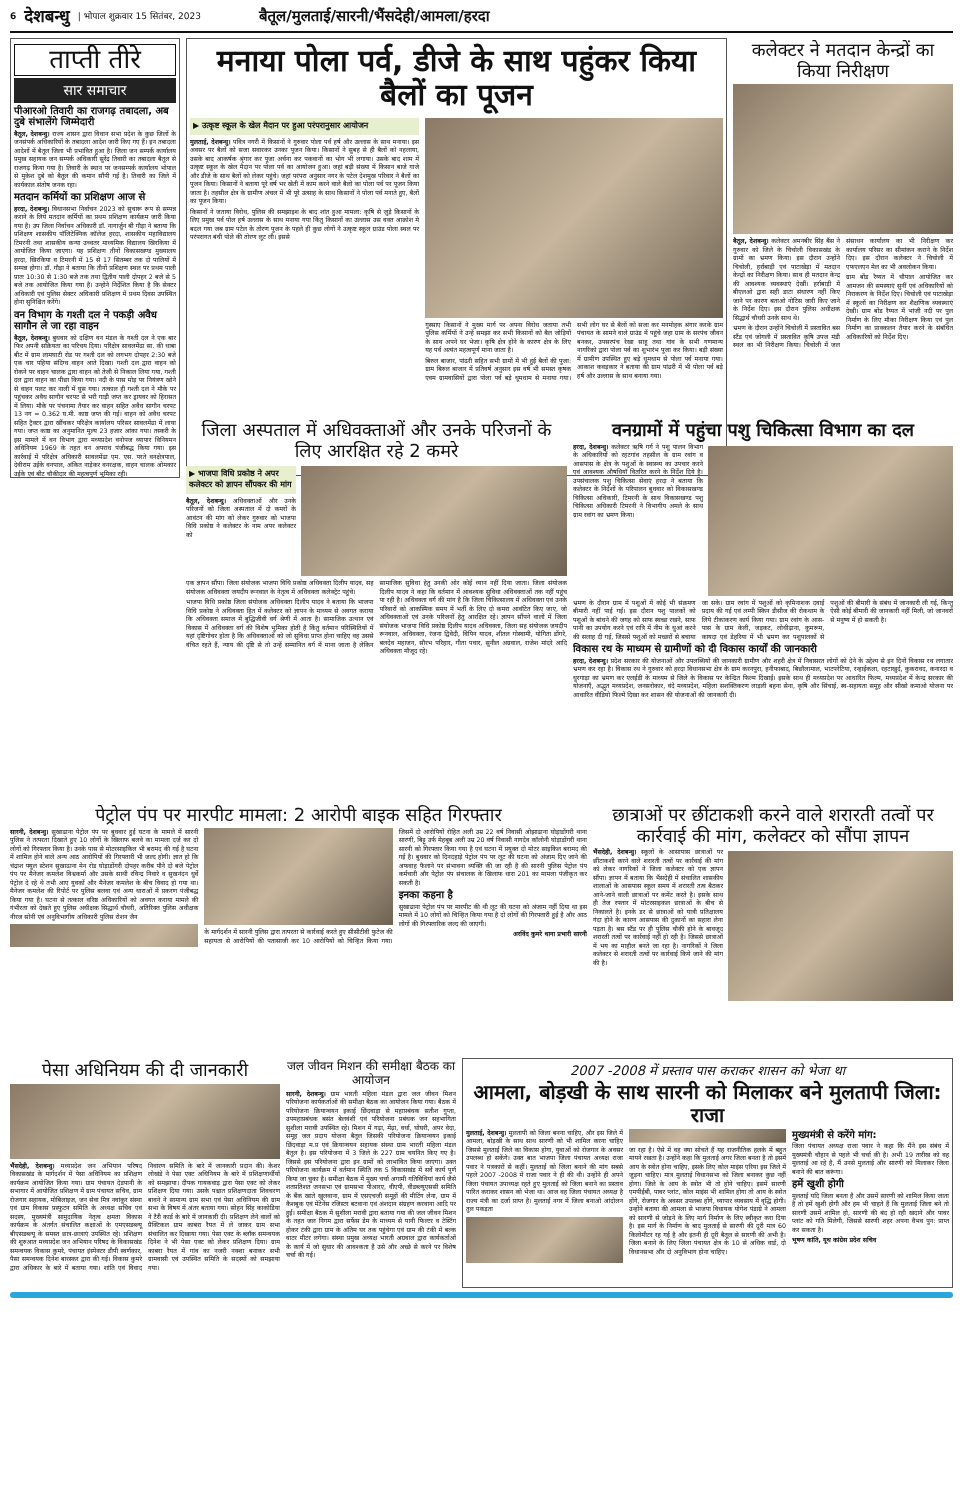6 देशबन्धु | भोपाल शुक्रवार 15 सितंबर, 2023 बैतूल/मुलताई/सारनी/भैंसदेही/आमला/हरदा
ताप्ती तीरे
सार समाचार
पीआरओ तिवारी का राजगढ़ तबादला, अब दुबे संभालेंगे जिम्मेदारी
बैतूल, देशबन्धु। राज्य शासन द्वारा विधान सभा प्रदेश के कुछ जिलों के जनसंपर्क अधिकारियों के तबादला आदेश जारी किए गए हैं। इन तबादला आदेशों में बैतूल जिला भी प्रभावित हुआ है। जिला जन सम्पर्क कार्यालय प्रमुख सहायक जन सम्पर्क अधिकारी सुरेंद्र तिवारी का तबादला बैतूल से राजगढ़ किया गया है। तिवारी के स्थान पर जनसम्पर्क कार्यालय भोपाल से मुकेश दुबे को बैतूल की कमान सौंपी गई है। तिवारी का जिले में कार्यकाल संतोष जनक रहा।
मतदान कर्मियों का प्रशिक्षण आज से
हरदा, देशबन्धु। विधानसभा निर्वाचन 2023 को सुचारू रूप से सम्पन्न कराने के लिये मतदान कर्मियों का प्रथम प्रशिक्षण कार्यक्रम जारी किया गया है। उप जिला निर्वाचन अधिकारी डॉ. नागार्जुन बी गौड़ा ने बताया कि प्रशिक्षण शासकीय पॉलिटेक्निक कॉलेज हरदा, शासकीय महाविद्यालय टिमरनी तथा शासकीय कन्या उच्चतर माध्यमिक विद्यालय खिरकिया में आयोजित किया जाएगा। यह प्रशिक्षण तीनों विकासखण्ड मुख्यालय हरदा, खिरकिया व टिमरनी में 15 से 17 सितम्बर तक दो पालियों में सम्पन्न होगा। डॉ. गौड़ा ने बताया कि तीनों प्रशिक्षण स्थल पर प्रथम पाली प्रातः 10:30 से 1:30 बजे तक तथा द्वितीय पाली दोपहर 2 बजे से 5 बजे तक आयोजित किया गया है। उन्होने निर्देशित किया है कि सेक्टर अधिकारी एवं पुलिस सेक्टर अधिकारी प्रशिक्षण में प्रथम दिवस उपस्थित होना सुनिश्चित करेंगे।
वन विभाग के गश्ती दल ने पकड़ी अवैध सागौन ले जा रहा वाहन
बैतूल, देशबन्धु। बुधवार को दक्षिण वन मंडल के गश्ती दल ने एक बार फिर अपनी सक्रियता का परिचय दिया। परिक्षेत्र सावलमेंढा सा. की धाबा बीट में ग्राम लामघाटी रोड पर गश्ती दल को लगभग दोपहर 2:30 बजे एक चार पहिया संदिग्ध वाहन आते दिखा। गश्ती दल द्वारा वाहन को रोकने पर वाहन चालक द्वारा वाहन को तेजी से निकाल लिया गया, गश्ती दल द्वारा वाहन का पीछा किया गया। नदी के पास मोड़ पर नियंत्रण खोने से वाहन पलट कर नाली में घुस गया। तत्काल ही गश्ती दल ने मौके पर पहुंचकर अवैध सागौन चरपट से भरी गाड़ी जप्त कर ड्रायवर को हिरासत में लिया। मौके पर पंचनामा तैयार कर वाहन सहित अवैध सागौन चरपट 13 नग = 0.362 घ.मी. काष्ठ जप्त की गई। वाहन को अवैध चरपट सहित ट्रैक्टर द्वारा खींचकर परिक्षेत्र कार्यालय परिसर सावलमेंढा में लाया गया। जप्त काष्ठ का अनुमानित मूल्य 23 हजार आंका गया। तस्करी के इस मामले में वन विभाग द्वारा मध्यप्रदेश वनोपज व्यापार विनियमन अधिनियम 1969 के तहत वन अपराध पंजीबद्ध किया गया। इस कार्रवाई में परिक्षेत्र अधिकारी सावलमेंढा एम. एस. परते वनक्षेत्रपाल, देवीराम उईके वनपाल, अंकित नाड़ेकर वनरक्षक, वाहन चालक ओमकार उईके एवं बीट चौकीदार की महत्वपूर्ण भूमिका रही।
मनाया पोला पर्व, डीजे के साथ पहुंकर किया बैलों का पूजन
▶ उत्कृष्ट स्कूल के खेल मैदान पर हुआ परंपरानुसार आयोजन
मुलताई, देशबन्धु। पवित्र नगरी में किसानों ने गुरुवार पोला पर्व हर्ष और उल्लास के साथ मनाया। इस अवसर पर बैलों को सजा सवारकर उनका पूजन किया। किसानों ने सुबह से ही बैलों को नहलाया, उसके बाद आकर्षक श्रृंगार कर पूजा अर्चना कर पकवानों का भोग भी लगाया। उसके बाद शाम में उत्कृष्ट स्कूल के खेल मैदान पर पोला पर्व का आयोजन हुआ। जहां बड़ी संख्या में किसान बाजे गाजे और डीजे के साथ बैलों को लेकर पहुंचे। जहां परंपरा अनुसार नगर के पटेल देशमुख परिवार ने बैलों का पूजन किया। किसानों ने बताया पूरे वर्ष भर खेती में काम करने वाले बैलो का पोला पर्व पर पूजन किया जाता है। तहसील क्षेत्र के ग्रामीण अंचल में भी पूरे उत्साह के साथ किसानों ने पोला पर्व मनाते हुए, बैलों का पूजन किया।
किसानों ने जताया विरोध, पुलिस की समझाइश के बाद शांत हुआ मामला: कृषि से जुड़े किसानों के लिए प्रमुख पर्व पोल हर्ष उल्लास के साथ मनाया गया किंतु किसानों का उल्लास उस वक्त आक्रोश मे बदल गया जब ग्राम पटेल के तोरण पूजन के पहले ही कुछ लोगों ने उत्कृष्ट स्कूल ग्राउंड पोला स्थल पर परंपरागत बंधी पोले की तोरण लूट ली। इससे
गुस्साए किसानों ने मुख्य मार्ग पर अपना विरोध जताया तभी पुलिस कर्मियों ने उन्हें समझा कर सभी किसानों को बैल जोड़ियों के साथ अपने घर भेजा। कृषि क्षेत्र होने के कारण क्षेत्र के लिए यह पर्व अत्यंत महत्वपूर्ण माना जाता है।
बिरुल बाजार, पांढरी सहित सभी ग्रामों में भी हुई बैलों की पूजा: ग्राम बिरुल बाजार में प्रतिवर्ष अनुसार इस वर्ष भी समस्त कृषक एवम ग्रामवासियों द्वारा पोला पर्व बड़े धूमधाम से मनाया गया। सभी लोग घर से बैलों को सजा कर मनमोहक श्रंगार करके ग्राम पंचायत के सामने वाले ग्राउंड में पहुंचे जहा ग्राम के सरपंच जीवन बनकर, उपसरपंच रेखा साहू तथा गांव के सभी गणमान्य नागरिको द्वारा पोला पर्व का शुभारंभ पूजा कर किया। बड़ी संख्या में ग्रामीण उपस्थित हुए बड़े धूमधाम से पोला पर्व मनाया गया। आकाश कवड़कार ने बताया की ग्राम पांढरी में भी पोला पर्व बड़े हर्ष और उल्लास के साथ बनाया गया।
कलेक्टर ने मतदान केन्द्रों का किया निरीक्षण
बैतूल, देशबन्धु। कलेक्टर अमनबीर सिंह बैंस ने गुरुवार को जिले के चिचोली विकासखंड के ग्रामों का भ्रमण किया। इस दौरान उन्होंने चिचोली, हर्राबाड़ी एवं पाटाखेड़ा में मतदान केन्द्रों का निरीक्षण किया। साथ ही मतदान केन्द्र की आवश्यक व्यवस्थाएं देखीं। हर्राबाड़ी में बीएलओ द्वारा सही डाटा संधारण नहीं किए जाने पर कारण बताओ नोटिस जारी किए जाने के निर्देश दिए। इस दौरान पुलिस अधीक्षक सिद्धार्थ चौधरी उनके साथ थे।
भ्रमण के दौरान उन्होंने चिचोली में प्रस्तावित बस स्टैंड एवं जोगली में प्रस्तावित कृषि उपज मंडी स्थल का भी निरीक्षण किया। चिचोली में जल संसाधन कार्यालय का भी निरीक्षण कर कार्यालय परिसर का सीमांकन कराने के निर्देश दिए। इस दौरान कलेक्टर ने चिचोली में एफएलएन मेल का भी अवलोकन किया।
ग्राम बोंड रैय्यत में चौपाल आयोजित कर आमजन की समस्याएं सुनीं एवं अधिकारियों को निराकरण के निर्देश दिए। चिचोली एवं पाटाखेड़ा में स्कूलों का निरीक्षण कर शैक्षणिक व्यवस्थाएं देखी। ग्राम बोंड रैय्यत में भांजी नदी पर पुल निर्माण के लिए मौका निरीक्षण किया एवं पुल निर्माण का प्राक्कलन तैयार करने के संबंधित अधिकारियों को निर्देश दिए।
जिला अस्पताल में अधिवक्ताओं और उनके परिजनों के लिए आरक्षित रहे 2 कमरे
▶ भाजपा विधि प्रकोष्ठ ने अपर कलेक्टर को ज्ञापन सौंपकर की मांग
बैतूल, देशबन्धु। अधिवक्ताओं और उनके परिजनों को जिला अस्पताल में दो कमरों के आवंटन की मांग को लेकर गुरुवार को भाजपा विधि प्रकोष्ठ ने कलेक्टर के नाम अपर कलेक्टर को
एक ज्ञापन सौंपा। जिला संयोजक भाजपा विधि प्रकोष्ठ अधिवक्ता दिलीप यादव, सह संयोजक अधिवक्ता जयदीप रूनवाल के नेतृत्व में अधिवक्ता कलेक्ट्रेट पहुंचे।
भाजपा विधि प्रकोष्ठ जिला संयोजक अधिवक्ता दिलीप यादव ने बताया कि भाजपा विधि प्रकोष्ठ ने अधिवक्ता हित में कलेक्टर को ज्ञापन के माध्यम से अवगत कराया कि अधिवक्ता समाज में बुद्धिजीवी वर्ग श्रेणी में आता है। सामाजिक उत्थान एवं विकास में अधिवक्ता वर्ग की विशेष भूमिका होती है किंतु वर्तमान परिस्थितियों में यहां दृष्टिगोचर होता है कि अधिवक्ताओं को जो सुविधा प्राप्त होना चाहिए वह उससे वंचित रहते हैं, न्याय की दृष्टि से तो उन्हें सम्मानित वर्ग में माना जाता है लेकिन सामाजिक सुविधा हेतु उनकी ओर कोई ध्यान नहीं दिया जाता। जिला संयोजक दिलीप यादव ने कहा कि वर्तमान में आवश्यक सुविधा अधिवक्ताओं तक नहीं पहुंच पा रही है। अधिवक्ता वर्ग की मांग है कि जिला चिकित्सालय में अधिवक्ता एवं उनके परिवारों को आकस्मिक समय में भर्ती के लिए दो कमरा आवंटित किए जाए, जो अधिवक्ताओं एवं उनके परिजनों हेतु आरक्षित रहे। ज्ञापन सौंपने वालों में जिला संयोजक भाजपा विधि प्रकोष्ठ दिलीप यादव अधिवक्ता, जिला सह संयोजक जयदीप रूनवाल, अधिवक्ता, रंजना द्विवेदी, विपिन यादव, शीतल गोस्वामी, योगिता डोंगरे, बलदेव महाजन, सौरभ परिहार, गीता पवार, सुनील अग्रवाल, राजेश मांदरे आदि अधिवक्ता मौजूद रहे।
वनग्रामों में पहुंचा पशु चिकित्सा विभाग का दल
हरदा, देशबन्धु। कलेक्टर ऋषि गर्ग ने पशु पालन विभाग के अधिकारियों को रहटगांव तहसील के ग्राम रवांग व आसपास के क्षेत्र के पशुओं के स्वास्थ्य का उपचार करने एवं आवश्यक औषधियॉ वितरित करने के निर्देश दिये है। उपसंचालक पशु चिकित्सा सेवाएं हरदा ने बताया कि कलेक्टर के निर्देशों के परिपालन बुधवार को विकासखण्ड चिकित्सा अधिकारी, टिमरनी के साथ विकासखण्ड पशु चिकित्सा अधिकारी टिमरनी ने विभागीय अमले के साथ ग्राम रवांग का भ्रमण किया।
भ्रमण के दौरान ग्राम में पशुओं में कोई भी संक्रमण बीमारी नहीं पाई गई। इस दौरान पशु पालकों को पशुओं के बांधने की जगह को साफ स्वच्छ रखने, साफ पानी का उपयोग करने एवं रात्रि में नीम के धुआं करने की सलाह दी गई, जिससे पशुओं को मच्छरों से बचाया जा सके। ग्राम रवांग में पशुओं को कृमिनाशक दवाई प्रदाय की गई एवं लम्पी स्किन डीसीज की रोकथाम के लिये टीकाकरण कार्य किया गया। ग्राम रवांग के आस-पास के ग्राम केली, जड़कट, लोधीढ़ाना, कुमरूम, कायदा एवं डेहरिया में भी भ्रमण कर पशुपालकों से पशुओं की बीमारी के संबंध में जानकारी ली गई, किन्तु ऐसी कोई बीमारी की जानकारी नहीं मिली, जो जानवरों से मनुष्य में हो सकती है।
विकास रथ के माध्यम से ग्रामीणों को दी विकास कार्यों की जानकारी
हरदा, देशबन्धु। प्रदेश सरकार की योजनाओं और उपलब्धियों की जानकारी ग्रामीण और शहरी क्षेत्र में निवासरत लोगों को देने के उद्देश्य से इन दिनों विकास रथ लगातार भ्रमण कर रहा है। विकास रथ ने गुरुवार को हरदा विधानसभा क्षेत्र के ग्राम करनपुरा, हनीफाबाद, बिछौलामाल, भाटपरेटिया, रन्हाईकला, रहटाखुर्द, कुकरावद, कनारदा व धुरगाड़ा का भ्रमण कर एलईडी के माध्यम से जिले के विकास पर केन्द्रित फिल्म दिखाई। इसके साथ ही मध्यप्रदेश पर आधारित फिल्म, मध्यप्रदेश में केन्द्र सरकार की योजनाएँ, अद्भुत मध्यप्रदेश, जनसरोकार, वंदे मध्यप्रदेश, महिला सशक्तिकरण लाड़ली बहना सेना, कृषि और सिंचाई, स्व-सहायता समूह और सीखो कमाओ योजना पर आधारित वीडियो फिल्में दिखा कर शासन की योजनाओं की जानकारी दी।
पेट्रोल पंप पर मारपीट मामला: 2 आरोपी बाइक सहित गिरफ्तार
सारनी, देशबन्धु। सुखाढाना पेट्रोल पंप पर बुधवार हुई घटना के मामले में सारनी पुलिस ने तत्परता दिखाते हुए 10 लोगों के खिलाफ बलवे का मामला दर्ज कर दो लोगों को गिरफ्तार किया है। उनके पास से मोटरसाइकिल भी बरामद की गई है घटना में शामिल होने वाले अन्य आठ आरोपियों की गिरफ्तारी भी जल्द होगी। ज्ञात हो कि चंद्राश फ्युल स्टेशन सुखाढाना मेन रोड घोड़ाडोंगरी दोपहर करीब पौने दो बजे पेट्रोल पंप पर मैनेजर कमलेश विश्वकर्मा और उसके साथी रविन्द्र निवारे व सुखनंदन धुर्वे पेट्रोल दे रहे थे तभी आए युवकों और मैनेजर कमलेश के बीच विवाद हो गया था। मैनेजर कमलेश की रिपोर्ट पर पुलिस बलवा एवं अन्य धाराओं में प्रकरण पंजीबद्ध किया गया है। घटना से तत्काल वरिष्ठ अधिकारियों को अवगत कराया मामले की गंभीरता को देखते हुए पुलिस अधीक्षक सिद्धार्थ चौधरी, अतिरिक्त पुलिस अधीक्षक नीरज सोनी एवं अनुविभागीय अधिकारी पुलिस रोशन जैन
के मार्गदर्शन में सारनी पुलिस द्वारा तत्परता से कार्रवाई करते हुए सीसीटीवी फुटेज की सहायता से आरोपियों की पतासाजी कर 10 आरोपियों को चिन्हित किया गया। जिसमें दो आरोपियों रोहित अली उम्र 22 वर्ष निवासी ओझाढाना घोड़ाडोंगरी थाना सारणी, बिट्टू उर्फ मेहबूब अली उम्र 20 वर्ष निवासी नागदेव कॉलोनी घोड़ाडोंगरी थाना सारनी को गिरफ्तार किया गया है एवं घटना में प्रयुक्त दो मोटर साइकिल बरामद की गई है। बुधवार को दिनदहाड़े पेट्रोल पंप पर लूट की घटना को अंजाम दिए जाने की अफवाह फैलाने पर संभावना व्यक्ति की जा रही है की सारनी पुलिस पेट्रोल पंप कर्मचारी और पेट्रोल पंप संचालक के खिलाफ धारा 201 का मामला पंजीकृत कर सकती है।
इनका कहना है
सुखाढाना पेट्रोल पंप पर मारपीट की थी लूट की घटना को अंजाम नहीं दिया था इस मामले में 10 लोगों को चिन्हित किया गया है दो लोगों की गिरफ्तारी हुई है और आठ लोगों की गिरफ्तारिक जल्द की जाएगी।
अरविंद कुमरे थाना प्रभारी सारनी
छात्राओं पर छींटाकशी करने वाले शरारती तत्वों पर कार्रवाई की मांग, कलेक्टर को सौंपा ज्ञापन
भैंसदेही, देशबन्धु। स्कूलों के आसापास छात्राओं पर छींटाकशी करने वाले शरारती तत्वों पर कार्रवाई की मांग को लेकर नागरिकों ने जिला कलेक्टर को एक ज्ञापन सौंपा। ज्ञापन में बताया कि भैंसदेही में संचालित शासकीय शालाओं के आसपास स्कूल समय में शरारती तत्व बैठकर आने-जाने वाली छात्राओं पर कमेंट करते है। इसके साथ ही तेज रफ्तार में मोटरसाइकल छात्राओं के बीच से निकालते है। इनके डर से छात्राओं को यात्री प्रतिक्षालय गंदा होने के कारण आसपास की दुकानों का सहारा लेना पड़ता है। बस स्टैंड पर ही पुलिस चौकी होने के बावजूद शरारती तत्वों पर कार्रवाई नहीं हो रही है। जिससे छात्राओं में भय का माहौल बनते जा रहा है। नागरिकों ने जिला कलेक्टर से शरारती तत्वों पर कार्रवाई किये जाने की मांग की है।
पेसा अधिनियम की दी जानकारी
भैंसदेही, देशबन्धु। मध्यप्रदेश जन अभियान परिषद विकासखंड के मार्गदर्शन में पेसा अधिनियम का प्रशिक्षण कार्यक्रम आयोजित किया गया। ग्राम पंचायत देडपानी के सभागार में आयोजित प्रशिक्षण में ग्राम पंचायत सचिव, ग्राम रोजगार सहायक, मोबिलाइज, जन सेवा मित्र नवांकुर संस्था एवं ग्राम विकास प्रस्फुटन समिति के अध्यक्ष सचिव एवं सदस्य, मुख्यमंत्री सामुदायिक नेतृत्व क्षमता विकास कार्यक्रम के अंतर्गत संचालित कक्षाओं के एमएसडब्ल्यू बीएसडब्ल्यू के समस्त छात्र-छात्राएं उपस्थित रहे। प्रशिक्षण की शुरुआत मध्यप्रदेश जन अभियान परिषद के विकासखंड समन्वयक विकास कुमरे, पंचायत इंस्पेक्टर डीपी स्वर्णकार, पैसा समन्वयक दिनेश बारस्कर द्वारा की गई। विकास कुमरे द्वारा अधिकार के बारे में बताया गया। शांति एवं विवाद निवारण समिति के बारे में जानकारी प्रदान की। केशर लोखंडे ने पेसा एक्ट अधिनियम के बारे में प्रशिक्षणार्थीयों को समझाया। दीपक गायकवाड़ द्वारा पेसा एक्ट को लेकर प्रशिक्षण दिया गया। उसके पश्चात प्रशिक्षणदाता शिवचरण बावने ने सामान्य ग्राम सभा एवं पेसा अधिनियम की ग्राम सभा के विषय में अंतर बताया गया। सोहन सिंह काकोडिया ने टैरी कार्ड के बारे में जानकारी दी। प्रशिक्षण लेने वालों को प्रैक्टिकल ग्राम काबरा रैयत में ले जाकर ग्राम सभा संचालित कर दिखाया गया। पेसा एक्ट के ब्लॉक समन्वयक दिनेश ने भी पेसा एक्ट को लेकर प्रशिक्षण दिया। ग्राम काबरा रैयत में गांव का नजरी नक्शा बनाकर सभी ग्रामवासी एवं उपस्थित समिति के सदस्यों को समझाया गया।
जल जीवन मिशन की समीक्षा बैठक का आयोजन
सारनी, देशबन्धु। ग्राम भारती महिला मंडल द्वारा जल जीवन मिशन परियोजना कार्यकर्ताओं की समीक्षा बैठक का आयोजन किया गया। बैठक में परियोजना क्रियान्वयन इकाई छिंदवाड़ा से महाप्रबंधक सतीश गुप्ता, उपमहाप्रबंधक बसंत बेलवंशी एवं परियोजना प्रबंधक जन सहभागिता सुशीला मरावी उपस्थित रहे। मिशन में गढ़ा, मेंढ़ा, वर्धा, घोघरी, अपर वेदा, समूह जल प्रदाय योजना बैतूल जिसकी परियोजना क्रियान्वयन इकाई छिंदवाड़ा म.प्र एवं क्रियान्वयन सहायक संस्था ग्राम भारती महिला मंडल बैतूल है। इस परियोजना में 3 जिले के 227 ग्राम चयनित किए गए है। जिससे इस परियोजना द्वारा इन ग्रामों को लाभांवित किया जाएगा। उक्त परियोजना कार्यक्रम में वर्तमान स्थिति तक 5 विकासखंड में सर्वे कार्य पूर्ण किया जा चुका है। समीक्षा बैठक में मुख्य चर्चा अगामी गतिविधियां कार्य जैसे शतप्रतिशत जनसभा एवं ग्रामसभा पीआरए, वीएपी, वीडब्ल्यूएससी समिति के बैंक खाते खुलवाना, ग्राम में एसएचजी समूहों की मीटिंग लेना, ग्राम में कैशबुक एवं मेंटेनेंस रजिस्टर बटवाना एवं अंशदान संग्रहण करवाना आदि पर हुई। समीक्षा बैठक में सुशीला मरावी द्वारा बताया गया की जल जीवन मिशन के तहत जल निगम द्वारा सर्फेस डेम के माध्यम से पानी फिल्टर व टेस्टिंग होकर टंकी द्वारा ग्राम के अंतिम घर तक पहुंचेगा एवं ग्राम की टंकी में बल्क वाटर मीटर लगेगा। संस्था प्रमुख अध्यक्ष भारती अग्रवाल द्वारा कार्यकर्ताओं के कार्य में जो सुधार की आवश्कता है उसे और अच्छे से करने पर विशेष चर्चा की गई।
2007 -2008 में प्रस्ताव पास कराकर शासन को भेजा था
आमला, बोड़खी के साथ सारनी को मिलाकर बने मुलतापी जिला: राजा
मुलताई, देशबन्धु। मुलतापी को जिला बनना चाहिए, और इस जिले में आमला, बोड़खी के साथ साथ सारणी को भी शामिल करना चाहिए जिससे मुलताई जिले का विकास होगा, युवाओं को रोजगार के अवसर उपलब्ध हो सकेंगे। उक्त बात भाजपा जिला पंचायत अध्यक्ष राजा पवार ने पत्रकारों से कहीं। मुलताई को जिला बनाने की मांग सबसे पहले 2007 -2008 में राजा पवार ने ही की थी। उन्होंने ही अपने जिला पंचायत उपाध्यक्ष रहते हुए मुलताई को जिला बनाने का प्रस्ताव पारित कराकर शासन को भेजा था। आज वह जिला पंचायत अध्यक्ष है राज्य मंत्री का दर्जा प्राप्त है। मुलताई नगर में जिला बनाओ आंदोलन तुल पकड़ता
जा रहा है। ऐसे में वह क्या सोचते हैं यह राजनीतिक हलके में बहुत मायने रखता है। उन्होंने कहा कि मुलताई अगर जिला बनता है तो इसमें आय के स्त्रोत होना चाहिए, इसके लिए कोल माइंस एरिया इस जिले में जुड़ना चाहिए। मात्र मुलताई विधानसभा को जिला बनाकर कुछ नहीं होगा। जिले के आय के स्त्रोत भी तो होने चाहिए। इसमें सारणी एमपीईबी, पावर प्लांट, कोल माइंस भी शामिल होगा तो आय के स्त्रोत होंगे, रोजगार के अवसर उपलब्ध होंगे, व्यापार व्यवसाय में वृद्धि होगी। उन्होंने बताया की आमला से भाजपा विधायक योगेश पंडाग्रे ने आमला को सारणी से जोड़ने के लिए मार्ग निर्माण के लिए स्वीकृत करा दिया है। इस मार्ग के निर्माण के बाद मुलताई से सारणी की दूरी मात्र 60 किलोमीटर रह गई है और इतनी ही दूरी बैतूल से सारणी की अभी है। जिला बनाने के लिए जिला पंचायत क्षेत्र के 10 से अधिक वार्ड, दो विधानसभा और दो अनुविभाग होना चाहिए।
मुख्यमंत्री से करेंगे मांग:
जिला पंचायत अध्यक्ष राजा पवार ने कहा कि मैंने इस संबंध में मुख्यमंत्री चौहान से पहले भी चर्चा की है। अभी 19 तारीख को वह मुलताई आ रहे है, मैं उनसे मुलताई और सारणी को मिलाकर जिला बनाने की बात करूंगा।
हमें खुशी होगी
मुलताई यदि जिला बनता है और उसमें सारणी को शामिल किया जाता है तो हमें खुशी होगी और हम भी चाहते हैं कि मुलताई जिला बने तो सारणी उसमें शामिल हो, सारणी की बंद हो रही खदाने और पावर प्लांट को गति मिलेगी, जिससे सारणी शहर अपना वैभव पुन: प्राप्त कर सकता है।
भूषण कांति, यूथ कांग्रेस प्रदेश सचिव